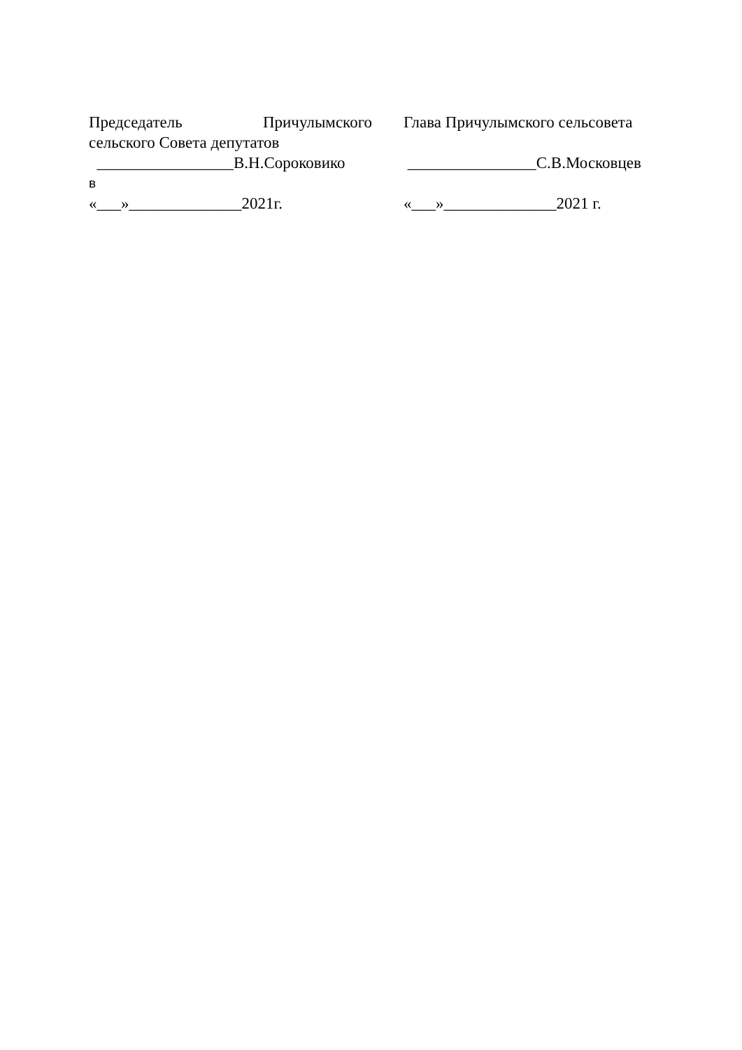Председатель Причулымского
сельского Совета депутатов
_________________В.Н.Сороковико
в
«___»______________2021г.
Глава Причулымского сельсовета
________________С.В.Московцев
«___»______________2021 г.